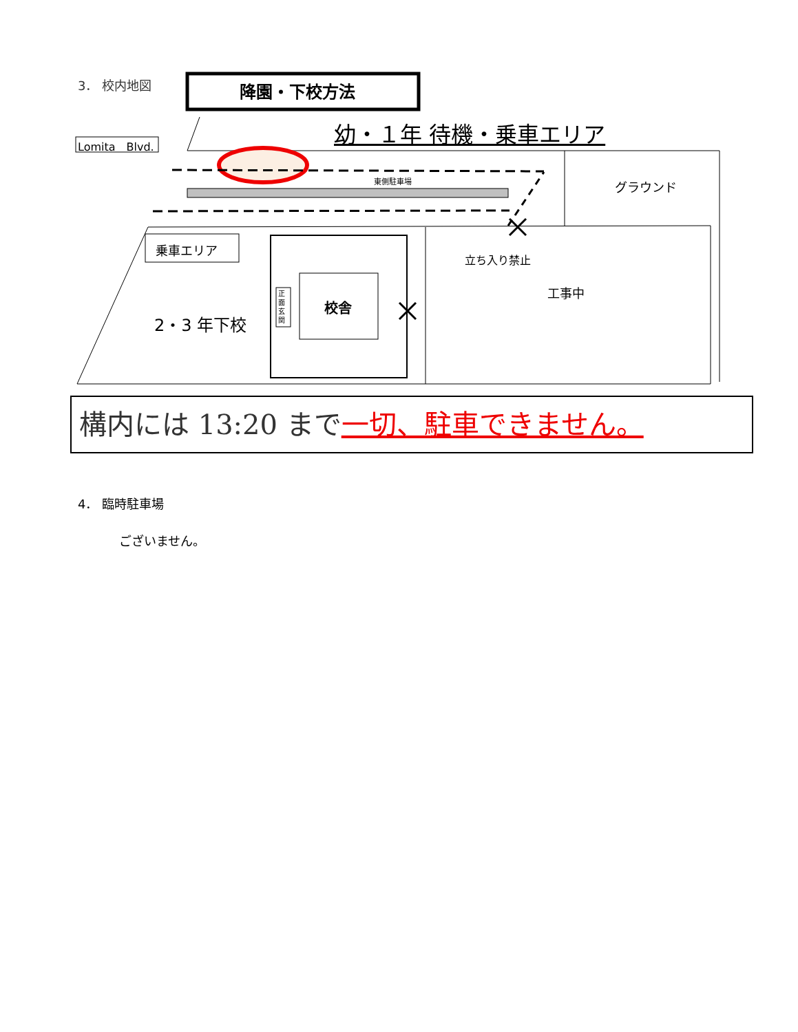3． 校内地図 降園・下校方法
Lomita　Blvd.
幼・１年 待機・乗車エリア
東側駐車場 グラウンド
乗車エリア
立ち入り禁止
工事中
正面玄関
校舎
2・3 年下校
構内には 13:20 まで一切、駐車できません。
4． 臨時駐車場
ございません。